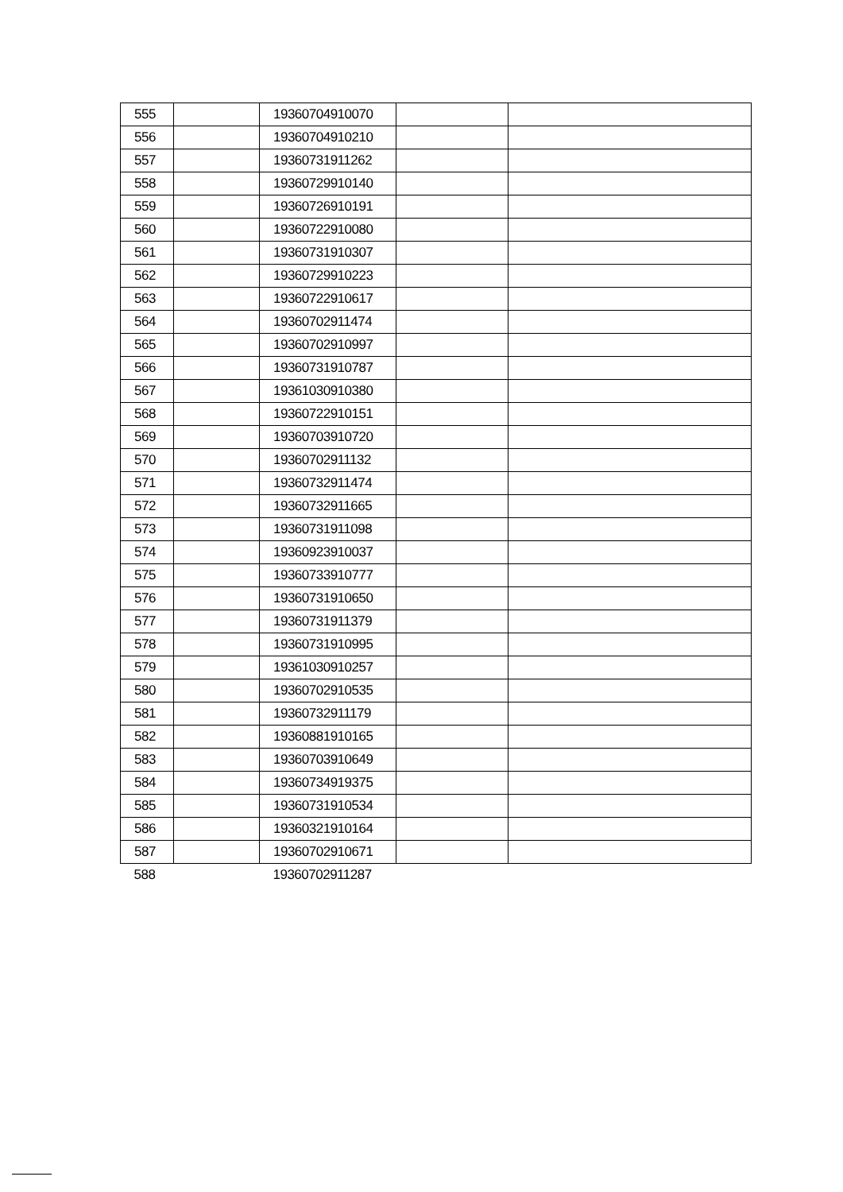| 555 | | 19360704910070 | | |
| 556 | | 19360704910210 | | |
| 557 | | 19360731911262 | | |
| 558 | | 19360729910140 | | |
| 559 | | 19360726910191 | | |
| 560 | | 19360722910080 | | |
| 561 | | 19360731910307 | | |
| 562 | | 19360729910223 | | |
| 563 | | 19360722910617 | | |
| 564 | | 19360702911474 | | |
| 565 | | 19360702910997 | | |
| 566 | | 19360731910787 | | |
| 567 | | 19361030910380 | | |
| 568 | | 19360722910151 | | |
| 569 | | 19360703910720 | | |
| 570 | | 19360702911132 | | |
| 571 | | 19360732911474 | | |
| 572 | | 19360732911665 | | |
| 573 | | 19360731911098 | | |
| 574 | | 19360923910037 | | |
| 575 | | 19360733910777 | | |
| 576 | | 19360731910650 | | |
| 577 | | 19360731911379 | | |
| 578 | | 19360731910995 | | |
| 579 | | 19361030910257 | | |
| 580 | | 19360702910535 | | |
| 581 | | 19360732911179 | | |
| 582 | | 19360881910165 | | |
| 583 | | 19360703910649 | | |
| 584 | | 19360734919375 | | |
| 585 | | 19360731910534 | | |
| 586 | | 19360321910164 | | |
| 587 | | 19360702910671 | | |
| 588 | | 19360702911287 | | |